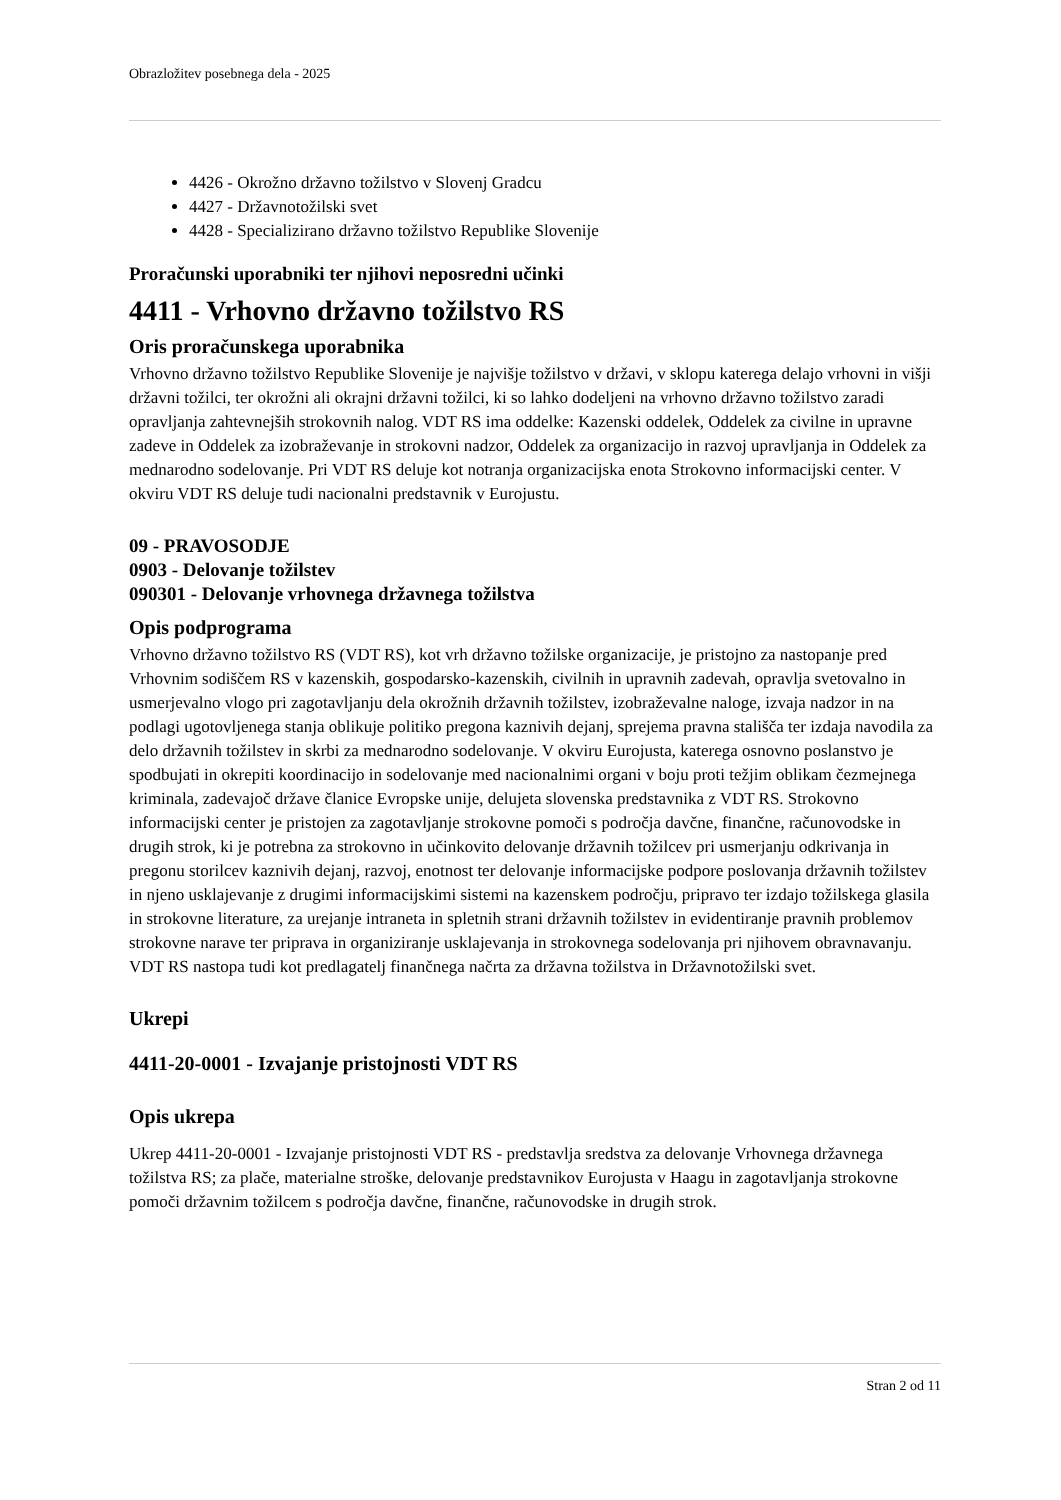Obrazložitev posebnega dela - 2025
4426 - Okrožno državno tožilstvo v Slovenj Gradcu
4427 - Državnotožilski svet
4428 - Specializirano državno tožilstvo Republike Slovenije
Proračunski uporabniki ter njihovi neposredni učinki
4411 - Vrhovno državno tožilstvo RS
Oris proračunskega uporabnika
Vrhovno državno tožilstvo Republike Slovenije je najvišje tožilstvo v državi, v sklopu katerega delajo vrhovni in višji državni tožilci, ter okrožni ali okrajni državni tožilci, ki so lahko dodeljeni na vrhovno državno tožilstvo zaradi opravljanja zahtevnejših strokovnih nalog. VDT RS ima oddelke: Kazenski oddelek, Oddelek za civilne in upravne zadeve in Oddelek za izobraževanje in strokovni nadzor, Oddelek za organizacijo in razvoj upravljanja in Oddelek za mednarodno sodelovanje. Pri VDT RS deluje kot notranja organizacijska enota Strokovno informacijski center. V okviru VDT RS deluje tudi nacionalni predstavnik v Eurojustu.
09 - PRAVOSODJE
0903 - Delovanje tožilstev
090301 - Delovanje vrhovnega državnega tožilstva
Opis podprograma
Vrhovno državno tožilstvo RS (VDT RS), kot vrh državno tožilske organizacije, je pristojno za nastopanje pred Vrhovnim sodiščem RS v kazenskih, gospodarsko-kazenskih, civilnih in upravnih zadevah, opravlja svetovalno in usmerjevalno vlogo pri zagotavljanju dela okrožnih državnih tožilstev, izobraževalne naloge, izvaja nadzor in na podlagi ugotovljenega stanja oblikuje politiko pregona kaznivih dejanj, sprejema pravna stališča ter izdaja navodila za delo državnih tožilstev in skrbi za mednarodno sodelovanje. V okviru Eurojusta, katerega osnovno poslanstvo je spodbujati in okrepiti koordinacijo in sodelovanje med nacionalnimi organi v boju proti težjim oblikam čezmejnega kriminala, zadevajoč države članice Evropske unije, delujeta slovenska predstavnika z VDT RS. Strokovno informacijski center je pristojen za zagotavljanje strokovne pomoči s področja davčne, finančne, računovodske in drugih strok, ki je potrebna za strokovno in učinkovito delovanje državnih tožilcev pri usmerjanju odkrivanja in pregonu storilcev kaznivih dejanj, razvoj, enotnost ter delovanje informacijske podpore poslovanja državnih tožilstev in njeno usklajevanje z drugimi informacijskimi sistemi na kazenskem področju, pripravo ter izdajo tožilskega glasila in strokovne literature, za urejanje intraneta in spletnih strani državnih tožilstev in evidentiranje pravnih problemov strokovne narave ter priprava in organiziranje usklajevanja in strokovnega sodelovanja pri njihovem obravnavanju. VDT RS nastopa tudi kot predlagatelj finančnega načrta za državna tožilstva in Državnotožilski svet.
Ukrepi
4411-20-0001 - Izvajanje pristojnosti VDT RS
Opis ukrepa
Ukrep 4411-20-0001 - Izvajanje pristojnosti VDT RS - predstavlja sredstva za delovanje Vrhovnega državnega tožilstva RS; za plače, materialne stroške, delovanje predstavnikov Eurojusta v Haagu in zagotavljanja strokovne pomoči državnim tožilcem s področja davčne, finančne, računovodske in drugih strok.
Stran 2 od 11